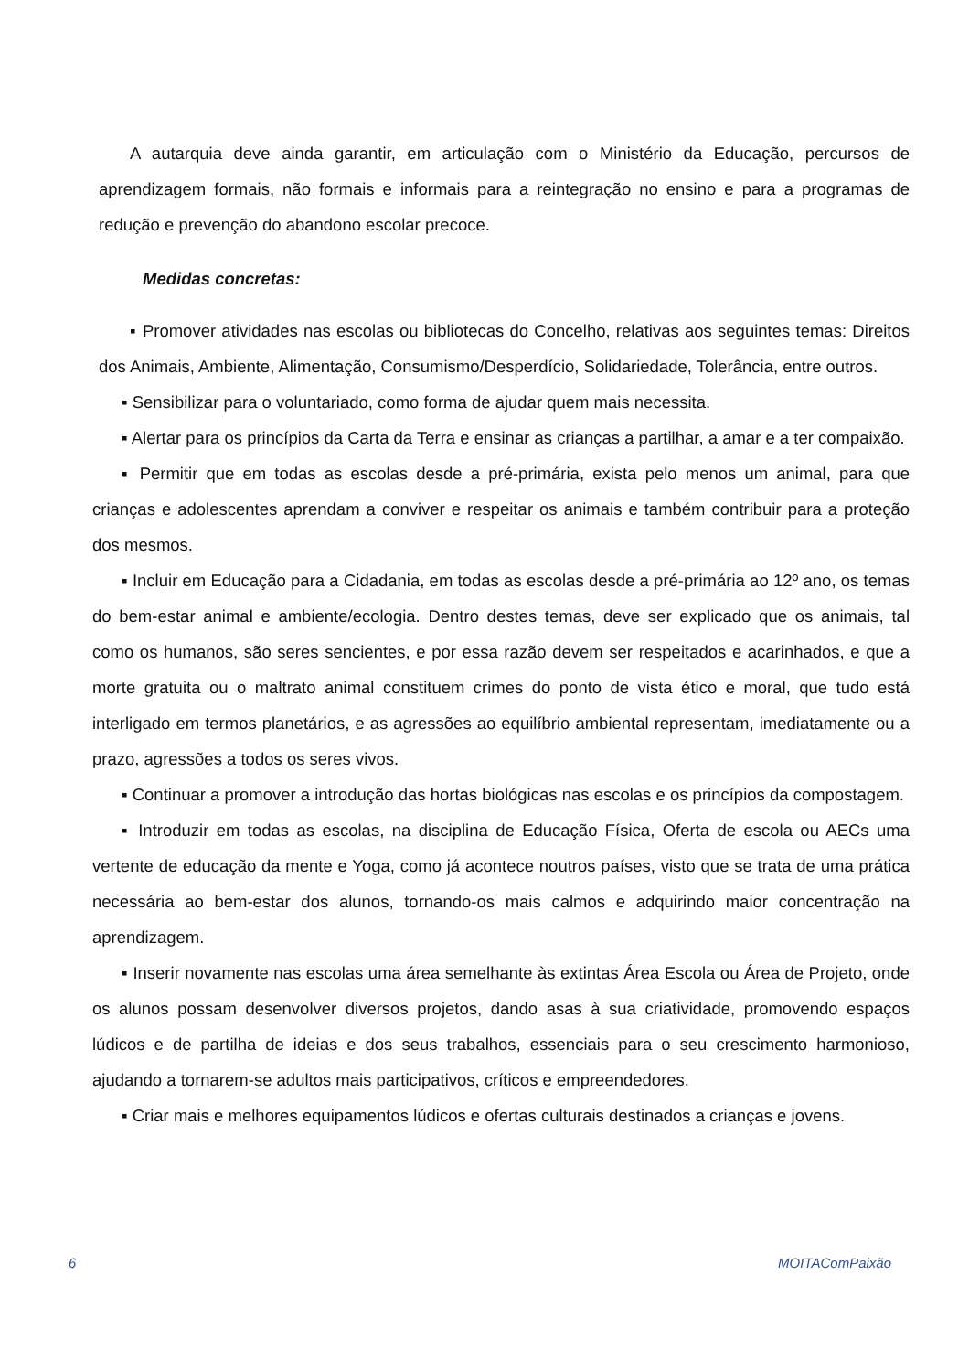A autarquia deve ainda garantir, em articulação com o Ministério da Educação, percursos de aprendizagem formais, não formais e informais para a reintegração no ensino e para a programas de redução e prevenção do abandono escolar precoce.
Medidas concretas:
▪ Promover atividades nas escolas ou bibliotecas do Concelho, relativas aos seguintes temas: Direitos dos Animais, Ambiente, Alimentação, Consumismo/Desperdício, Solidariedade, Tolerância, entre outros.
▪ Sensibilizar para o voluntariado, como forma de ajudar quem mais necessita.
▪ Alertar para os princípios da Carta da Terra e ensinar as crianças a partilhar, a amar e a ter compaixão.
▪ Permitir que em todas as escolas desde a pré-primária, exista pelo menos um animal, para que crianças e adolescentes aprendam a conviver e respeitar os animais e também contribuir para a proteção dos mesmos.
▪ Incluir em Educação para a Cidadania, em todas as escolas desde a pré-primária ao 12º ano, os temas do bem-estar animal e ambiente/ecologia. Dentro destes temas, deve ser explicado que os animais, tal como os humanos, são seres sencientes, e por essa razão devem ser respeitados e acarinhados, e que a morte gratuita ou o maltrato animal constituem crimes do ponto de vista ético e moral, que tudo está interligado em termos planetários, e as agressões ao equilíbrio ambiental representam, imediatamente ou a prazo, agressões a todos os seres vivos.
▪ Continuar a promover a introdução das hortas biológicas nas escolas e os princípios da compostagem.
▪ Introduzir em todas as escolas, na disciplina de Educação Física, Oferta de escola ou AECs uma vertente de educação da mente e Yoga, como já acontece noutros países, visto que se trata de uma prática necessária ao bem-estar dos alunos, tornando-os mais calmos e adquirindo maior concentração na aprendizagem.
▪ Inserir novamente nas escolas uma área semelhante às extintas Área Escola ou Área de Projeto, onde os alunos possam desenvolver diversos projetos, dando asas à sua criatividade, promovendo espaços lúdicos e de partilha de ideias e dos seus trabalhos, essenciais para o seu crescimento harmonioso, ajudando a tornarem-se adultos mais participativos, críticos e empreendedores.
▪ Criar mais e melhores equipamentos lúdicos e ofertas culturais destinados a crianças e jovens.
6 MOITAComPaixão